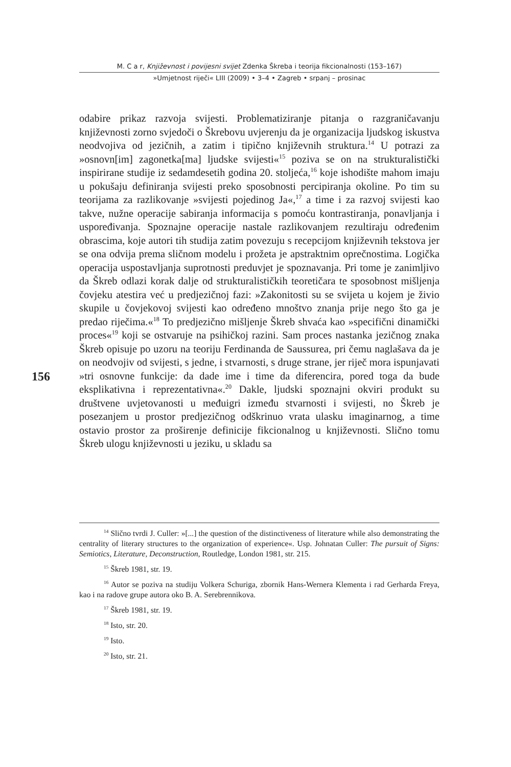M. C a r, Književnost i povijesni svijet Zdenka Škreba i teorija fikcionalnosti (153–167)
»Umjetnost riječi« LIII (2009) • 3–4 • Zagreb • srpanj – prosinac
156
odabire prikaz razvoja svijesti. Problematiziranje pitanja o razgraničavanju književnosti zorno svjedoči o Škrebovu uvjerenju da je organizacija ljudskog iskustva neodvojiva od jezičnih, a zatim i tipično književnih struktura.<sup>14</sup> U potrazi za »osnovn[im] zagonetka[ma] ljudske svijesti«<sup>15</sup> poziva se on na strukturalistički inspirirane studije iz sedamdesetih godina 20. stoljeća,<sup>16</sup> koje ishodište mahom imaju u pokušaju definiranja svijesti preko sposobnosti percipiranja okoline. Po tim su teorijama za razlikovanje »svijesti pojedinog Ja«,<sup>17</sup> a time i za razvoj svijesti kao takve, nužne operacije sabiranja informacija s pomoću kontrastiranja, ponavljanja i uspoređivanja. Spoznajne operacije nastale razlikovanjem rezultiraju određenim obrascima, koje autori tih studija zatim povezuju s recepcijom književnih tekstova jer se ona odvija prema sličnom modelu i prožeta je apstraktnim oprečnostima. Logička operacija uspostavljanja suprotnosti preduvjet je spoznavanja. Pri tome je zanimljivo da Škreb odlazi korak dalje od strukturalističkih teoretičara te sposobnost mišljenja čovjeku atestira već u predjezičnoj fazi: »Zakonitosti su se svijeta u kojem je živio skupile u čovjekovoj svijesti kao određeno mnoštvo znanja prije nego što ga je predao riječima.«<sup>18</sup> To predjezično mišljenje Škreb shvaća kao »specifični dinamički proces«<sup>19</sup> koji se ostvaruje na psihičkoj razini. Sam proces nastanka jezičnog znaka Škreb opisuje po uzoru na teoriju Ferdinanda de Saussurea, pri čemu naglašava da je on neodvojiv od svijesti, s jedne, i stvarnosti, s druge strane, jer riječ mora ispunjavati »tri osnovne funkcije: da dade ime i time da diferencira, pored toga da bude eksplikativna i reprezentativna«.<sup>20</sup> Dakle, ljudski spoznajni okviri produkt su društvene uvjetovanosti u međuigri između stvarnosti i svijesti, no Škreb je posezanjem u prostor predjezičnog odškrinuo vrata ulasku imaginarnog, a time ostavio prostor za proširenje definicije fikcionalnog u književnosti. Slično tomu Škreb ulogu književnosti u jeziku, u skladu sa
<sup>14</sup> Slično tvrdi J. Culler: »[...] the question of the distinctiveness of literature while also demonstrating the centrality of literary structures to the organization of experience«. Usp. Johnatan Culler: The pursuit of Signs: Semiotics, Literature, Deconstruction, Routledge, London 1981, str. 215.
<sup>15</sup> Škreb 1981, str. 19.
<sup>16</sup> Autor se poziva na studiju Volkera Schuriga, zbornik Hans-Wernera Klementa i rad Gerharda Freya, kao i na radove grupe autora oko B. A. Serebrennikova.
<sup>17</sup> Škreb 1981, str. 19.
<sup>18</sup> Isto, str. 20.
<sup>19</sup> Isto.
<sup>20</sup> Isto, str. 21.